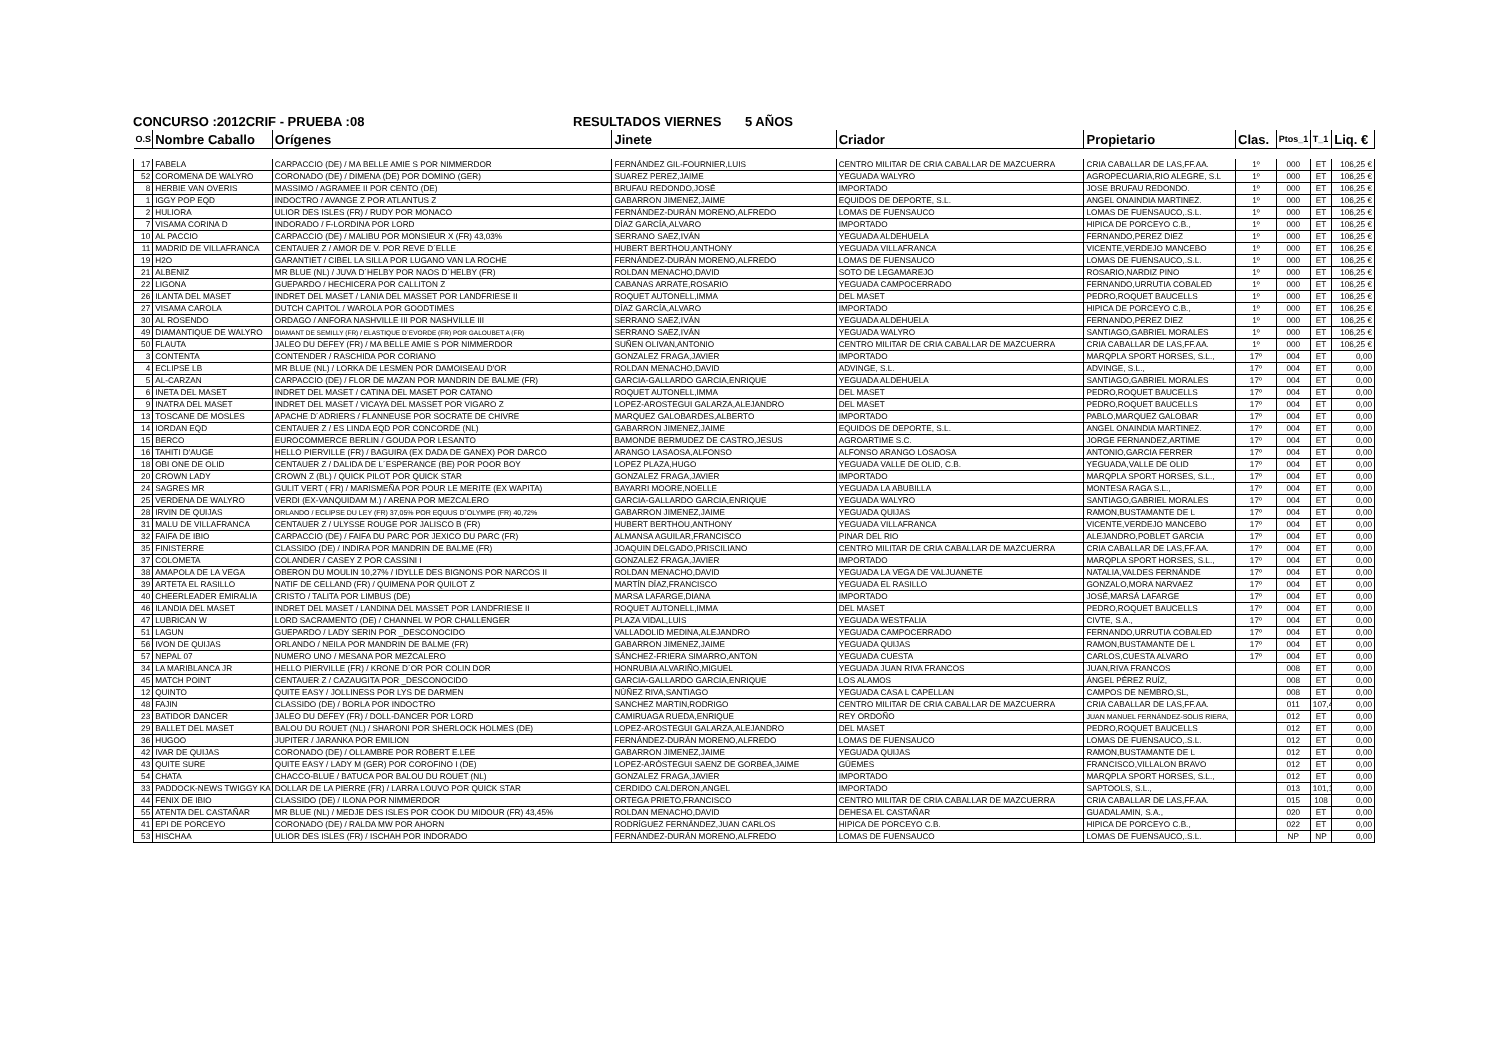CONCURSO :2012CRIF - PRUEBA :08 RESULTADOS VIERNES 5 AÑOS
| O.S | Nombre Caballo | Orígenes | Jinete | Criador | Propietario | Clas. | Ptos_1 | T_1 | Liq. € |
| --- | --- | --- | --- | --- | --- | --- | --- | --- | --- |
| 17 | FABELA | CARPACCIO (DE) / MA BELLE AMIE S POR NIMMERDOR | FERNÁNDEZ GIL-FOURNIER,LUIS | CENTRO MILITAR DE CRIA CABALLAR DE MAZCUERRA | CRIA CABALLAR DE LAS,FF.AA. | 1º | 000 | ET | 106,25 € |
| 52 | COROMENA DE WALYRO | CORONADO (DE) / DIMENA (DE) POR DOMINO (GER) | SUAREZ PEREZ,JAIME | YEGUADA WALYRO | AGROPECUARIA,RIO ALEGRE, S.L | 1º | 000 | ET | 106,25 € |
| 8 | HERBIE VAN OVERIS | MASSIMO / AGRAMEE II POR CENTO (DE) | BRUFAU REDONDO,JOSÉ | IMPORTADO | JOSE BRUFAU REDONDO. | 1º | 000 | ET | 106,25 € |
| 1 | IGGY POP EQD | INDOCTRO / AVANGE Z POR ATLANTUS Z | GABARRON JIMENEZ,JAIME | EQUIDOS DE DEPORTE, S.L. | ANGEL ONAINDIA MARTINEZ. | 1º | 000 | ET | 106,25 € |
| 2 | HULIORA | ULIOR DES ISLES (FR) / RUDY POR MONACO | FERNÁNDEZ-DURÁN MORENO,ALFREDO | LOMAS DE FUENSAUCO | LOMAS DE FUENSAUCO,.S.L. | 1º | 000 | ET | 106,25 € |
| 7 | VISAMA CORINA D | INDORADO / F-LORDINA POR LORD | DÍAZ GARCÍA,ALVARO | IMPORTADO | HIPICA DE PORCEYO C.B., | 1º | 000 | ET | 106,25 € |
| 10 | AL PACCIO | CARPACCIO (DE) / MALIBU POR MONSIEUR X (FR) 43,03% | SERRANO SAEZ,IVÁN | YEGUADA ALDEHUELA | FERNANDO,PEREZ DIEZ | 1º | 000 | ET | 106,25 € |
| 11 | MADRID DE VILLAFRANCA | CENTAUER Z / AMOR DE V. POR REVE D´ELLE | HUBERT BERTHOU,ANTHONY | YEGUADA VILLAFRANCA | VICENTE,VERDEJO MANCEBO | 1º | 000 | ET | 106,25 € |
| 19 | H2O | GARANTIET / CIBEL LA SILLA POR LUGANO VAN LA ROCHE | FERNÁNDEZ-DURÁN MORENO,ALFREDO | LOMAS DE FUENSAUCO | LOMAS DE FUENSAUCO,.S.L. | 1º | 000 | ET | 106,25 € |
| 21 | ALBENIZ | MR BLUE (NL) / JUVA D´HELBY POR NAOS D´HELBY (FR) | ROLDAN MENACHO,DAVID | SOTO DE LEGAMAREJO | ROSARIO,NARDIZ PINO | 1º | 000 | ET | 106,25 € |
| 22 | LIGONA | GUEPARDO / HECHICERA POR CALLITON Z | CABANAS ARRATE,ROSARIO | YEGUADA CAMPOCERRADO | FERNANDO,URRUTIA COBALED | 1º | 000 | ET | 106,25 € |
| 26 | ILANTA DEL MASET | INDRET DEL MASET / LANIA DEL MASSET POR LANDFRIESE II | ROQUET AUTONELL,IMMA | DEL MASET | PEDRO,ROQUET BAUCELLS | 1º | 000 | ET | 106,25 € |
| 27 | VISAMA CAROLA | DUTCH CAPITOL / WAROLA POR GOODTIMES | DÍAZ GARCÍA,ALVARO | IMPORTADO | HIPICA DE PORCEYO C.B., | 1º | 000 | ET | 106,25 € |
| 30 | AL ROSENDO | ORDAGO / ANFORA NASHVILLE III POR NASHVILLE III | SERRANO SAEZ,IVÁN | YEGUADA ALDEHUELA | FERNANDO,PEREZ DIEZ | 1º | 000 | ET | 106,25 € |
| 49 | DIAMANTIQUE DE WALYRO | DIAMANT DE SEMILLY (FR) / ELASTIQUE D´EVORDE (FR) POR GALOUBET A (FR) | SERRANO SAEZ,IVÁN | YEGUADA WALYRO | SANTIAGO,GABRIEL MORALES | 1º | 000 | ET | 106,25 € |
| 50 | FLAUTA | JALEO DU DEFEY (FR) / MA BELLE AMIE S POR NIMMERDOR | SUÑEN OLIVAN,ANTONIO | CENTRO MILITAR DE CRIA CABALLAR DE MAZCUERRA | CRIA CABALLAR DE LAS,FF.AA. | 1º | 000 | ET | 106,25 € |
| 3 | CONTENTA | CONTENDER / RASCHIDA POR CORIANO | GONZALEZ FRAGA,JAVIER | IMPORTADO | MARQPLA SPORT HORSES, S.L., | 17º | 004 | ET | 0,00 |
| 4 | ECLIPSE LB | MR BLUE (NL) / LORKA DE LESMEN POR DAMOISEAU D'OR | ROLDAN MENACHO,DAVID | ADVINGE, S.L. | ADVINGE, S.L., | 17º | 004 | ET | 0,00 |
| 5 | AL-CARZAN | CARPACCIO (DE) / FLOR DE MAZAN POR MANDRIN DE BALME (FR) | GARCIA-GALLARDO GARCIA,ENRIQUE | YEGUADA ALDEHUELA | SANTIAGO,GABRIEL MORALES | 17º | 004 | ET | 0,00 |
| 6 | INETA DEL MASET | INDRET DEL MASET / CATINA DEL MASET POR CATANO | ROQUET AUTONELL,IMMA | DEL MASET | PEDRO,ROQUET BAUCELLS | 17º | 004 | ET | 0,00 |
| 9 | INATRA DEL MASET | INDRET DEL MASET / VICAYA DEL MASSET POR VIGARO Z | LOPEZ-AROSTEGUI GALARZA,ALEJANDRO | DEL MASET | PEDRO,ROQUET BAUCELLS | 17º | 004 | ET | 0,00 |
| 13 | TOSCANE DE MOSLES | APACHE D´ADRIERS / FLANNEUSE POR SOCRATE DE CHIVRE | MARQUEZ GALOBARDES,ALBERTO | IMPORTADO | PABLO,MARQUEZ GALOBAR | 17º | 004 | ET | 0,00 |
| 14 | IORDAN EQD | CENTAUER Z / ES LINDA EQD POR CONCORDE (NL) | GABARRON JIMENEZ,JAIME | EQUIDOS DE DEPORTE, S.L. | ANGEL ONAINDIA MARTINEZ. | 17º | 004 | ET | 0,00 |
| 15 | BERCO | EUROCOMMERCE BERLIN / GOUDA POR LESANTO | BAMONDE BERMUDEZ DE CASTRO,JESUS | AGROARTIME S.C. | JORGE FERNANDEZ,ARTIME | 17º | 004 | ET | 0,00 |
| 16 | TAHITI D'AUGE | HELLO PIERVILLE (FR) / BAGUIRA (EX DADA DE GANEX) POR DARCO | ARANGO LASAOSA,ALFONSO | ALFONSO ARANGO LOSAOSA | ANTONIO,GARCIA FERRER | 17º | 004 | ET | 0,00 |
| 18 | OBI ONE DE OLID | CENTAUER Z / DALIDA DE L´ESPERANCE (BE) POR POOR BOY | LOPEZ PLAZA,HUGO | YEGUADA VALLE DE OLID, C.B. | YEGUADA,VALLE DE OLID | 17º | 004 | ET | 0,00 |
| 20 | CROWN LADY | CROWN Z (BL) / QUICK PILOT POR QUICK STAR | GONZALEZ FRAGA,JAVIER | IMPORTADO | MARQPLA SPORT HORSES, S.L., | 17º | 004 | ET | 0,00 |
| 24 | SAGRES MR | GULIT VERT ( FR) / MARISMEÑA POR POUR LE MERITE (EX WAPITA) | BAYARRI MOORE,NOELLE | YEGUADA LA ABUBILLA | MONTESA RAGA S.L., | 17º | 004 | ET | 0,00 |
| 25 | VERDENA DE WALYRO | VERDI (EX-VANQUIDAM M.) / ARENA POR MEZCALERO | GARCIA-GALLARDO GARCIA,ENRIQUE | YEGUADA WALYRO | SANTIAGO,GABRIEL MORALES | 17º | 004 | ET | 0,00 |
| 28 | IRVIN DE QUIJAS | ORLANDO / ECLIPSE DU LEY (FR) 37,05% POR EQUUS D´OLYMPE (FR) 40,72% | GABARRON JIMENEZ,JAIME | YEGUADA QUIJAS | RAMON,BUSTAMANTE DE L | 17º | 004 | ET | 0,00 |
| 31 | MALU DE VILLAFRANCA | CENTAUER Z / ULYSSE ROUGE POR JALISCO B (FR) | HUBERT BERTHOU,ANTHONY | YEGUADA VILLAFRANCA | VICENTE,VERDEJO MANCEBO | 17º | 004 | ET | 0,00 |
| 32 | FAIFA DE IBIO | CARPACCIO (DE) / FAIFA DU PARC POR JEXICO DU PARC (FR) | ALMANSA AGUILAR,FRANCISCO | PINAR DEL RIO | ALEJANDRO,POBLET GARCIA | 17º | 004 | ET | 0,00 |
| 35 | FINISTERRE | CLASSIDO (DE) / INDIRA POR MANDRIN DE BALME (FR) | JOAQUIN DELGADO,PRISCILIANO | CENTRO MILITAR DE CRIA CABALLAR DE MAZCUERRA | CRIA CABALLAR DE LAS,FF.AA. | 17º | 004 | ET | 0,00 |
| 37 | COLOMETA | COLANDER / CASEY Z POR CASSINI I | GONZALEZ FRAGA,JAVIER | IMPORTADO | MARQPLA SPORT HORSES, S.L., | 17º | 004 | ET | 0,00 |
| 38 | AMAPOLA DE LA VEGA | OBERON DU MOULIN 10,27% / IDYLLE DES BIGNONS POR NARCOS II | ROLDAN MENACHO,DAVID | YEGUADA LA VEGA DE VALJUANETE | NATALIA,VALDES FERNÁNDE | 17º | 004 | ET | 0,00 |
| 39 | ARTETA EL RASILLO | NATIF DE CELLAND (FR) / QUIMENA POR QUILOT Z | MARTÍN DÍAZ,FRANCISCO | YEGUADA EL RASILLO | GONZALO,MORA NARVAEZ | 17º | 004 | ET | 0,00 |
| 40 | CHEERLEADER EMIRALIA | CRISTO / TALITA POR LIMBUS (DE) | MARSA LAFARGE,DIANA | IMPORTADO | JOSÉ,MARSÁ LAFARGE | 17º | 004 | ET | 0,00 |
| 46 | ILANDIA DEL MASET | INDRET DEL MASET / LANDINA DEL MASSET POR LANDFRIESE II | ROQUET AUTONELL,IMMA | DEL MASET | PEDRO,ROQUET BAUCELLS | 17º | 004 | ET | 0,00 |
| 47 | LUBRICAN W | LORD SACRAMENTO (DE) / CHANNEL W POR CHALLENGER | PLAZA VIDAL,LUIS | YEGUADA WESTFALIA | CIVTE, S.A., | 17º | 004 | ET | 0,00 |
| 51 | LAGUN | GUEPARDO / LADY SERIN POR _DESCONOCIDO | VALLADOLID MEDINA,ALEJANDRO | YEGUADA CAMPOCERRADO | FERNANDO,URRUTIA COBALED | 17º | 004 | ET | 0,00 |
| 56 | IVON DE QUIJAS | ORLANDO / NEILA POR MANDRIN DE BALME (FR) | GABARRON JIMENEZ,JAIME | YEGUADA QUIJAS | RAMON,BUSTAMANTE DE L | 17º | 004 | ET | 0,00 |
| 57 | NEPAL 07 | NUMERO UNO / MESANA POR MEZCALERO | SÁNCHEZ-FRIERA SIMARRO,ANTON | YEGUADA CUESTA | CARLOS,CUESTA ALVARO | 17º | 004 | ET | 0,00 |
| 34 | LA MARIBLANCA JR | HELLO PIERVILLE (FR) / KRONE D´OR POR COLIN DOR | HONRUBIA ALVARIÑO,MIGUEL | YEGUADA JUAN RIVA FRANCOS | JUAN,RIVA FRANCOS | | 008 | ET | 0,00 |
| 45 | MATCH POINT | CENTAUER Z / CAZAUGITA POR _DESCONOCIDO | GARCIA-GALLARDO GARCIA,ENRIQUE | LOS ALAMOS | ÁNGEL PÉREZ RUÍZ, | | 008 | ET | 0,00 |
| 12 | QUINTO | QUITE EASY / JOLLINESS POR LYS DE DARMEN | NÚÑEZ RIVA,SANTIAGO | YEGUADA CASA L CAPELLAN | CAMPOS DE NEMBRO,SL, | | 008 | ET | 0,00 |
| 48 | FAJIN | CLASSIDO (DE) / BORLA POR INDOCTRO | SANCHEZ MARTIN,RODRIGO | CENTRO MILITAR DE CRIA CABALLAR DE MAZCUERRA | CRIA CABALLAR DE LAS,FF.AA. | | 011 | 107,4 | 0,00 |
| 23 | BATIDOR DANCER | JALEO DU DEFEY (FR) / DOLL-DANCER POR LORD | CAMIRUAGA RUEDA,ENRIQUE | REY ORDOÑO | JUAN MANUEL FERNÁNDEZ-SOLIS RIERA, | | 012 | ET | 0,00 |
| 29 | BALLET DEL MASET | BALOU DU ROUET (NL) / SHARONI POR SHERLOCK HOLMES (DE) | LOPEZ-AROSTEGUI GALARZA,ALEJANDRO | DEL MASET | PEDRO,ROQUET BAUCELLS | | 012 | ET | 0,00 |
| 36 | HUGOO | JUPITER / JARANKA POR EMILION | FERNÁNDEZ-DURÁN MORENO,ALFREDO | LOMAS DE FUENSAUCO | LOMAS DE FUENSAUCO,.S.L. | | 012 | ET | 0,00 |
| 42 | IVAR DE QUIJAS | CORONADO (DE) / OLLAMBRE POR ROBERT E.LEE | GABARRON JIMENEZ,JAIME | YEGUADA QUIJAS | RAMON,BUSTAMANTE DE L | | 012 | ET | 0,00 |
| 43 | QUITE SURE | QUITE EASY / LADY M (GER) POR COROFINO I (DE) | LOPEZ-ARÓSTEGUI SAENZ DE GORBEA,JAIME | GÜEMES | FRANCISCO,VILLALON BRAVO | | 012 | ET | 0,00 |
| 54 | CHATA | CHACCO-BLUE / BATUCA POR BALOU DU ROUET (NL) | GONZALEZ FRAGA,JAVIER | IMPORTADO | MARQPLA SPORT HORSES, S.L., | | 012 | ET | 0,00 |
| 33 | PADDOCK-NEWS TWIGGY KA | DOLLAR DE LA PIERRE (FR) / LARRA LOUVO POR QUICK STAR | CERDIDO CALDERON,ANGEL | IMPORTADO | SAPTOOLS, S.L., | | 013 | 101,1 | 0,00 |
| 44 | FENIX DE IBIO | CLASSIDO (DE) / ILONA POR NIMMERDOR | ORTEGA PRIETO,FRANCISCO | CENTRO MILITAR DE CRIA CABALLAR DE MAZCUERRA | CRIA CABALLAR DE LAS,FF.AA. | | 015 | 108 | 0,00 |
| 55 | ATENTA DEL CASTAÑAR | MR BLUE (NL) / MEDJE DES ISLES POR COOK DU MIDOUR (FR) 43,45% | ROLDAN MENACHO,DAVID | DEHESA EL CASTAÑAR | GUADALAMIN, S.A., | | 020 | ET | 0,00 |
| 41 | EPI DE PORCEYO | CORONADO (DE) / RALDA MW POR AHORN | RODRÍGUEZ FERNÁNDEZ,JUAN CARLOS | HIPICA DE PORCEYO C.B. | HIPICA DE PORCEYO C.B., | | 022 | ET | 0,00 |
| 53 | HISCHAA | ULIOR DES ISLES (FR) / ISCHAH POR INDORADO | FERNÁNDEZ-DURÁN MORENO,ALFREDO | LOMAS DE FUENSAUCO | LOMAS DE FUENSAUCO,.S.L. | | NP | NP | 0,00 |